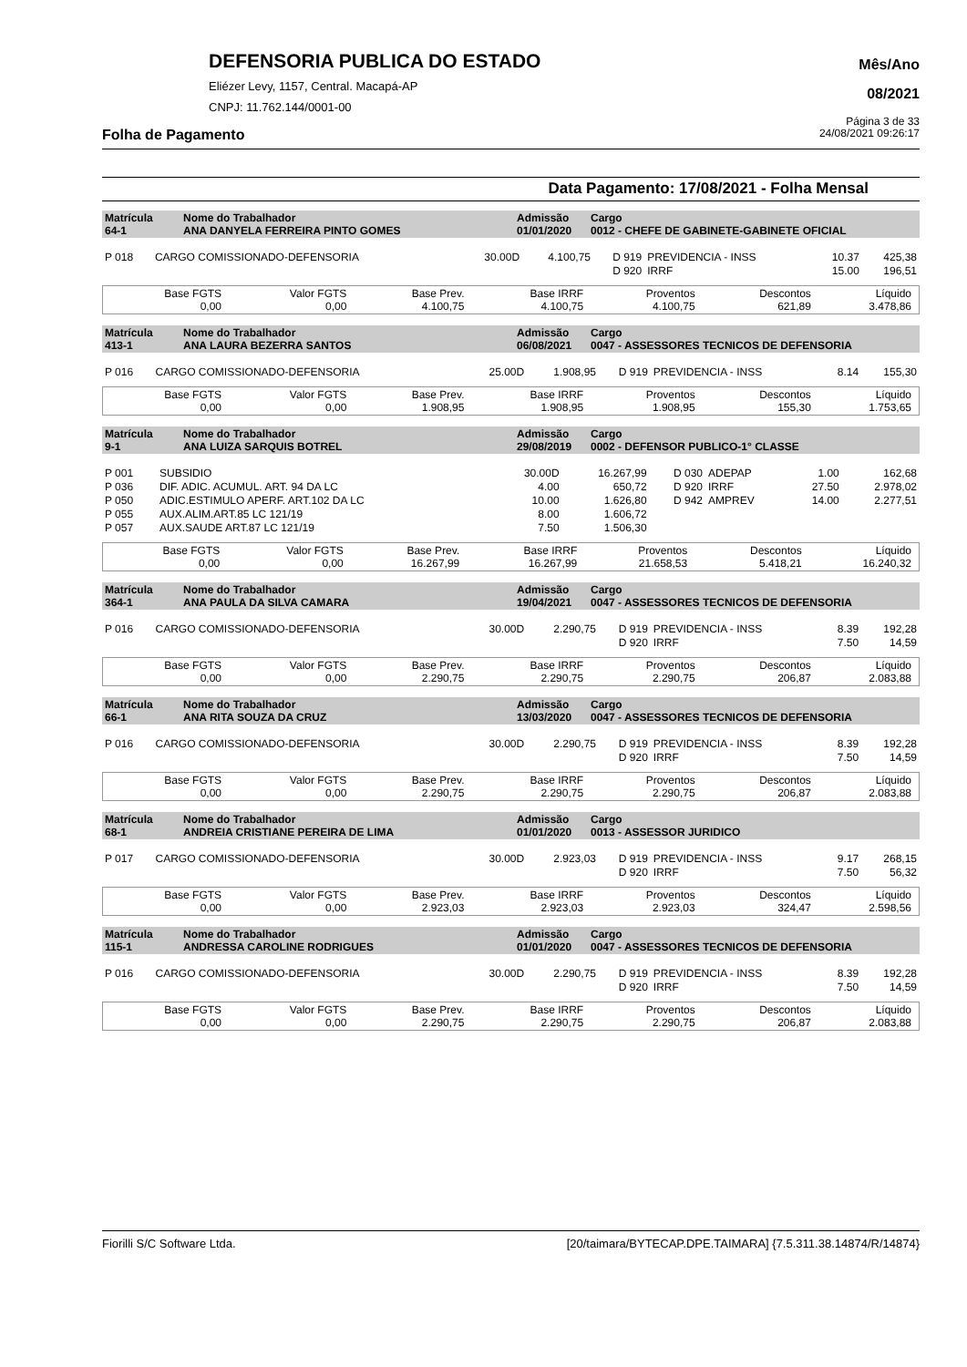DEFENSORIA PUBLICA DO ESTADO
Eliézer Levy, 1157, Central. Macapá-AP
CNPJ: 11.762.144/0001-00
Mês/Ano
08/2021
Página 3 de 33
Folha de Pagamento 24/08/2021 09:26:17
Data Pagamento: 17/08/2021 - Folha Mensal
| Matrícula 64-1 | Nome do Trabalhador ANA DANYELA FERREIRA PINTO GOMES | Admissão 01/01/2020 | Cargo 0012 - CHEFE DE GABINETE-GABINETE OFICIAL |
| P 018 | CARGO COMISSIONADO-DEFENSORIA | 30.00D | 4.100,75 | D 919 | PREVIDENCIA - INSS | 10.37 | 425,38 |
| | | | | D 920 | IRRF | 15.00 | 196,51 |
| Base FGTS 0,00 | Valor FGTS 0,00 | Base Prev. 4.100,75 | Base IRRF 4.100,75 | Proventos 4.100,75 | Descontos 621,89 | Líquido 3.478,86 |
| Matrícula 413-1 | Nome do Trabalhador ANA LAURA BEZERRA SANTOS | Admissão 06/08/2021 | Cargo 0047 - ASSESSORES TECNICOS DE DEFENSORIA |
| P 016 | CARGO COMISSIONADO-DEFENSORIA | 25.00D | 1.908,95 | D 919 | PREVIDENCIA - INSS | 8.14 | 155,30 |
| Base FGTS 0,00 | Valor FGTS 0,00 | Base Prev. 1.908,95 | Base IRRF 1.908,95 | Proventos 1.908,95 | Descontos 155,30 | Líquido 1.753,65 |
| Matrícula 9-1 | Nome do Trabalhador ANA LUIZA SARQUIS BOTREL | Admissão 29/08/2019 | Cargo 0002 - DEFENSOR PUBLICO-1° CLASSE |
| P 001 | SUBSIDIO | 30.00D | 16.267,99 | D 030 | ADEPAP | 1.00 | 162,68 |
| P 036 | DIF. ADIC. ACUMUL. ART. 94 DA LC | 4.00 | 650,72 | D 920 | IRRF | 27.50 | 2.978,02 |
| P 050 | ADIC.ESTIMULO APERF. ART.102 DA LC | 10.00 | 1.626,80 | D 942 | AMPREV | 14.00 | 2.277,51 |
| P 055 | AUX.ALIM.ART.85 LC 121/19 | 8.00 | 1.606,72 | | | | |
| P 057 | AUX.SAUDE ART.87 LC 121/19 | 7.50 | 1.506,30 | | | | |
| Base FGTS 0,00 | Valor FGTS 0,00 | Base Prev. 16.267,99 | Base IRRF 16.267,99 | Proventos 21.658,53 | Descontos 5.418,21 | Líquido 16.240,32 |
| Matrícula 364-1 | Nome do Trabalhador ANA PAULA DA SILVA CAMARA | Admissão 19/04/2021 | Cargo 0047 - ASSESSORES TECNICOS DE DEFENSORIA |
| P 016 | CARGO COMISSIONADO-DEFENSORIA | 30.00D | 2.290,75 | D 919 | PREVIDENCIA - INSS | 8.39 | 192,28 |
| | | | | D 920 | IRRF | 7.50 | 14,59 |
| Base FGTS 0,00 | Valor FGTS 0,00 | Base Prev. 2.290,75 | Base IRRF 2.290,75 | Proventos 2.290,75 | Descontos 206,87 | Líquido 2.083,88 |
| Matrícula 66-1 | Nome do Trabalhador ANA RITA SOUZA DA CRUZ | Admissão 13/03/2020 | Cargo 0047 - ASSESSORES TECNICOS DE DEFENSORIA |
| P 016 | CARGO COMISSIONADO-DEFENSORIA | 30.00D | 2.290,75 | D 919 | PREVIDENCIA - INSS | 8.39 | 192,28 |
| | | | | D 920 | IRRF | 7.50 | 14,59 |
| Base FGTS 0,00 | Valor FGTS 0,00 | Base Prev. 2.290,75 | Base IRRF 2.290,75 | Proventos 2.290,75 | Descontos 206,87 | Líquido 2.083,88 |
| Matrícula 68-1 | Nome do Trabalhador ANDREIA CRISTIANE PEREIRA DE LIMA | Admissão 01/01/2020 | Cargo 0013 - ASSESSOR JURIDICO |
| P 017 | CARGO COMISSIONADO-DEFENSORIA | 30.00D | 2.923,03 | D 919 | PREVIDENCIA - INSS | 9.17 | 268,15 |
| | | | | D 920 | IRRF | 7.50 | 56,32 |
| Base FGTS 0,00 | Valor FGTS 0,00 | Base Prev. 2.923,03 | Base IRRF 2.923,03 | Proventos 2.923,03 | Descontos 324,47 | Líquido 2.598,56 |
| Matrícula 115-1 | Nome do Trabalhador ANDRESSA CAROLINE RODRIGUES | Admissão 01/01/2020 | Cargo 0047 - ASSESSORES TECNICOS DE DEFENSORIA |
| P 016 | CARGO COMISSIONADO-DEFENSORIA | 30.00D | 2.290,75 | D 919 | PREVIDENCIA - INSS | 8.39 | 192,28 |
| | | | | D 920 | IRRF | 7.50 | 14,59 |
| Base FGTS 0,00 | Valor FGTS 0,00 | Base Prev. 2.290,75 | Base IRRF 2.290,75 | Proventos 2.290,75 | Descontos 206,87 | Líquido 2.083,88 |
Fiorilli S/C Software Ltda. [20/taimara/BYTECAP.DPE.TAIMARA] {7.5.311.38.14874/R/14874}